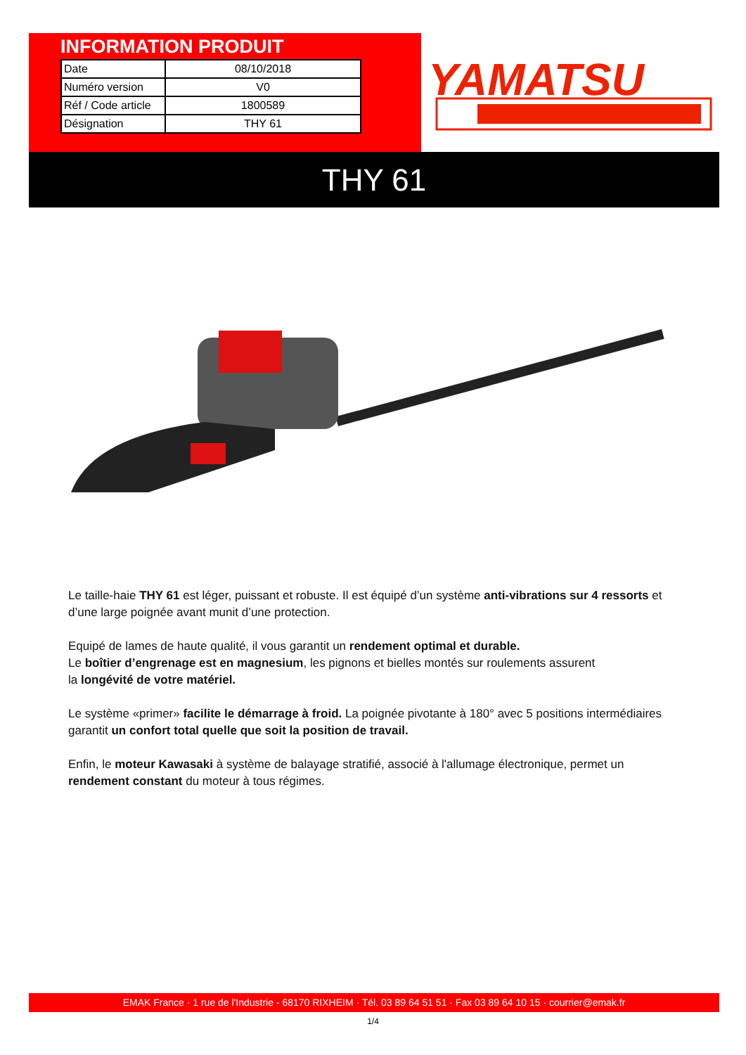INFORMATION PRODUIT
| Date | 08/10/2018 |
| Numéro version | V0 |
| Réf / Code article | 1800589 |
| Désignation | THY 61 |
YAMATSU
THY 61
Le taille-haie THY 61 est léger, puissant et robuste. Il est équipé d’un système anti-vibrations sur 4 ressorts et d’une large poignée avant munit d’une protection.
Equipé de lames de haute qualité, il vous garantit un rendement optimal et durable.
Le boîtier d’engrenage est en magnesium, les pignons et bielles montés sur roulements assurent
la longévité de votre matériel.
Le système «primer» facilite le démarrage à froid. La poignée pivotante à 180° avec 5 positions intermédiaires garantit un confort total quelle que soit la position de travail.
Enfin, le moteur Kawasaki à système de balayage stratifié, associé à l'allumage électronique, permet un rendement constant du moteur à tous régimes.
EMAK France · 1 rue de l'Industrie - 68170 RIXHEIM · Tél. 03 89 64 51 51 · Fax 03 89 64 10 15 · courrier@emak.fr
1/4